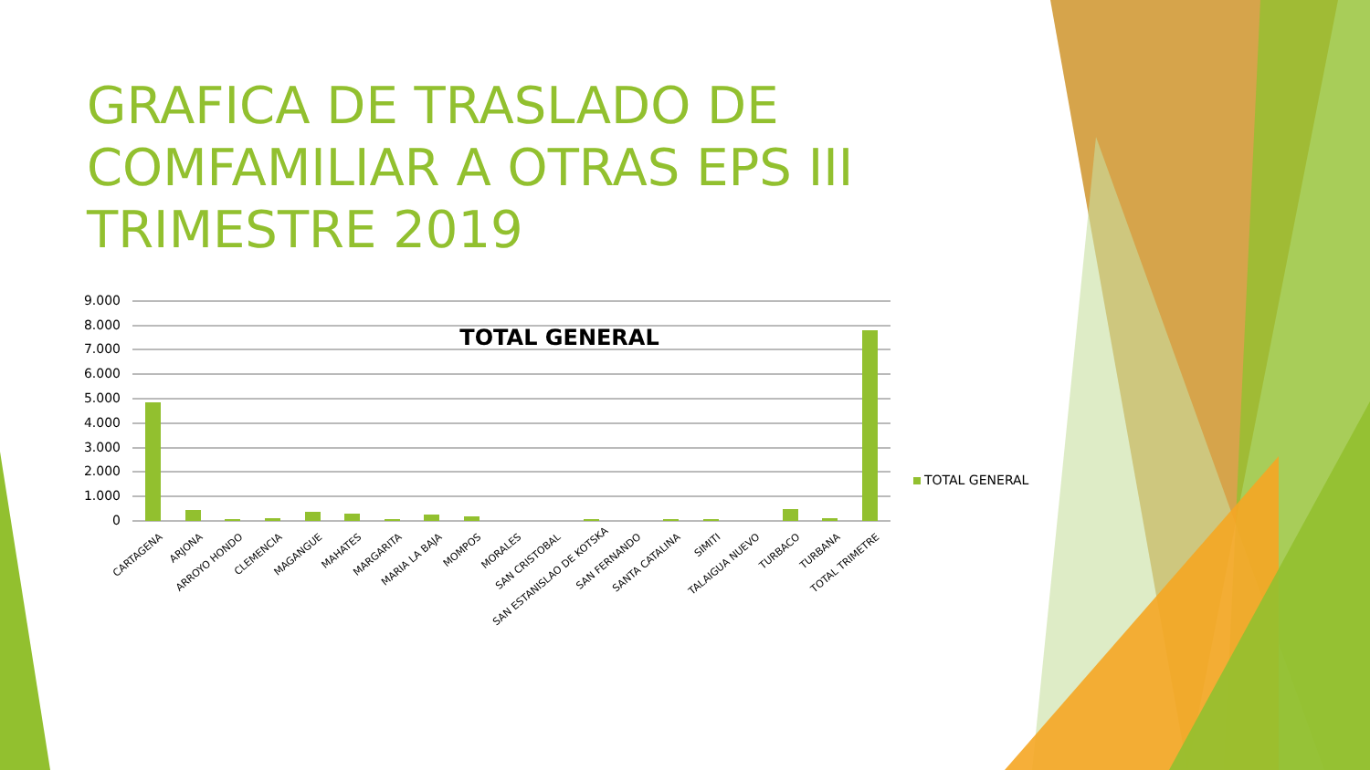GRAFICA DE TRASLADO DE COMFAMILIAR A OTRAS EPS III TRIMESTRE 2019
TOTAL GENERAL
9.000
8.000
7.000
6.000
5.000
4.000
3.000
2.000
1.000
0
CARTAGENA ARJONA ARROYO HONDO CLEMENCIA MAGANGUE MAHATES MARGARITA MARIA LA BAJA MOMPOS MORALES SAN CRISTOBAL SAN ESTANISLAO DE KOTSKA SAN FERNANDO SANTA CATALINA SIMITI TALAIGUA NUEVO TURBACO TURBANA TOTAL TRIMETRE
TOTAL GENERAL